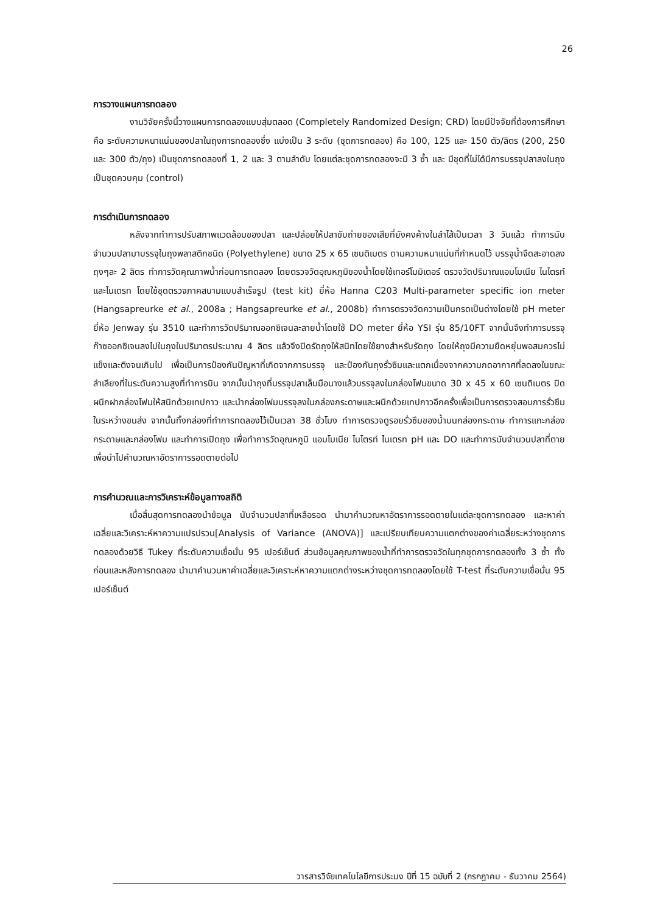26
การวางแผนการทดลอง
งานวิจัยครั้งนี้วางแผนการทดลองแบบสุ่มตลอด (Completely Randomized Design; CRD) โดยมีปัจจัยที่ต้องการศึกษาคือ ระดับความหนาแน่นของปลาในถุงการทดลองซึ่ง แบ่งเป็น 3 ระดับ (ชุดการทดลอง) คือ 100, 125 และ 150 ตัว/ลิตร (200, 250 และ 300 ตัว/ถุง) เป็นชุดการทดลองที่ 1, 2 และ 3 ตามลำดับ โดยแต่ละชุดการทดลองจะมี 3 ซ้ำ และ มีชุดที่ไม่ได้มีการบรรจุปลาลงในถุงเป็นชุดควบคุม (control)
การดำเนินการทดลอง
หลังจากทำการปรับสภาพแวดล้อมของปลา และปล่อยให้ปลาขับถ่ายของเสียที่ยังคงค้างในลำไส้เป็นเวลา 3 วันแล้ว ทำการนับจำนวนปลามาบรรจุในถุงพลาสติกชนิด (Polyethylene) ขนาด 25 x 65 เซนติเมตร ตามความหนาแน่นที่กำหนดไว้ บรรจุน้ำจืดสะอาดลงถุงๆละ 2 ลิตร ทำการวัดคุณภาพน้ำก่อนการทดลอง โดยตรวจวัดอุณหภูมิของน้ำโดยใช้เทอร์โมมิเตอร์ ตรวจวัดปริมาณแอมโมเนีย ไนไตรท์ และไนเตรท โดยใช้ชุดตรวจภาคสนามแบบสำเร็จรูป (test kit) ยี่ห้อ Hanna C203 Multi-parameter specific ion meter (Hangsapreurke et al., 2008a ; Hangsapreurke et al., 2008b) ทำการตรวจวัดความเป็นกรดเป็นด่างโดยใช้ pH meter ยี่ห้อ Jenway รุ่น 3510 และทำการวัดปริมาณออกซิเจนละลายน้ำโดยใช้ DO meter ยี่ห้อ YSI รุ่น 85/10FT จากนั้นจึงทำการบรรจุก๊าซออกซิเจนลงไปในถุงในปริมาตรประมาณ 4 ลิตร แล้วจึงปิดรัดถุงให้สนิทโดยใช้ยางสำหรับรัดถุง โดยให้ถุงมีความยืดหยุ่นพอสมควรไม่แข็งและตึงจนเกินไป เพื่อเป็นการป้องกันปัญหาที่เกิดจากการบรรจุ และป้องกันถุงรั่วซึมและแตกเนื่องจากความกดอากาศที่ลดลงในขณะลำเลียงที่ในระดับความสูงที่ทำการบิน จากนั้นนำถุงที่บรรจุปลาเล็บมือนางแล้วบรรจุลงในกล่องโฟมขนาด 30 x 45 x 60 เซนติเมตร ปิดผนึกฝากล่องโฟมให้สนิทด้วยเทปกาว และนำกล่องโฟมบรรจุลงในกล่องกระดาษและผนึกด้วยเทปกาวอีกครั้งเพื่อเป็นการตรวจสอบการรั่วซึมในระหว่างขนส่ง จากนั้นทิ้งกล่องที่ทำการทดลองไว้เป็นเวลา 38 ชั่วโมง ทำการตรวจดูรอยรั่วซึมของน้ำบนกล่องกระดาษ ทำการแกะกล่องกระดาษและกล่องโฟม และทำการเปิดถุง เพื่อทำการวัดอุณหภูมิ แอมโมเนีย ไนไตรท์ ไนเตรท pH และ DO และทำการนับจำนวนปลาที่ตาย เพื่อนำไปคำนวณหาอัตราการรอดตายต่อไป
การคำนวณและการวิเคราะห์ข้อมูลทางสถิติ
เมื่อสิ้นสุดการทดลองนำข้อมูล นับจำนวนปลาที่เหลือรอด นำมาคำนวณหาอัตราการรอดตายในแต่ละชุดการทดลอง และหาค่าเฉลี่ยและวิเคราะห์หาความแปรปรวน[Analysis of Variance (ANOVA)] และเปรียบเทียบความแตกต่างของค่าเฉลี่ยระหว่างชุดการทดลองด้วยวิธี Tukey ที่ระดับความเชื่อมั่น 95 เปอร์เซ็นต์ ส่วนข้อมูลคุณภาพของน้ำที่ทำการตรวจวัดในทุกชุดการทดลองทั้ง 3 ซ้ำ ทั้งก่อนและหลังการทดลอง นำมาคำนวนหาค่าเฉลี่ยและวิเคราะห์หาความแตกต่างระหว่างชุดการทดลองโดยใช้ T-test ที่ระดับความเชื่อมั่น 95 เปอร์เซ็นต์
วารสารวิจัยเทคโนโลยีการประมง ปีที่ 15 ฉบับที่ 2 (กรกฎาคม - ธันวาคม 2564)